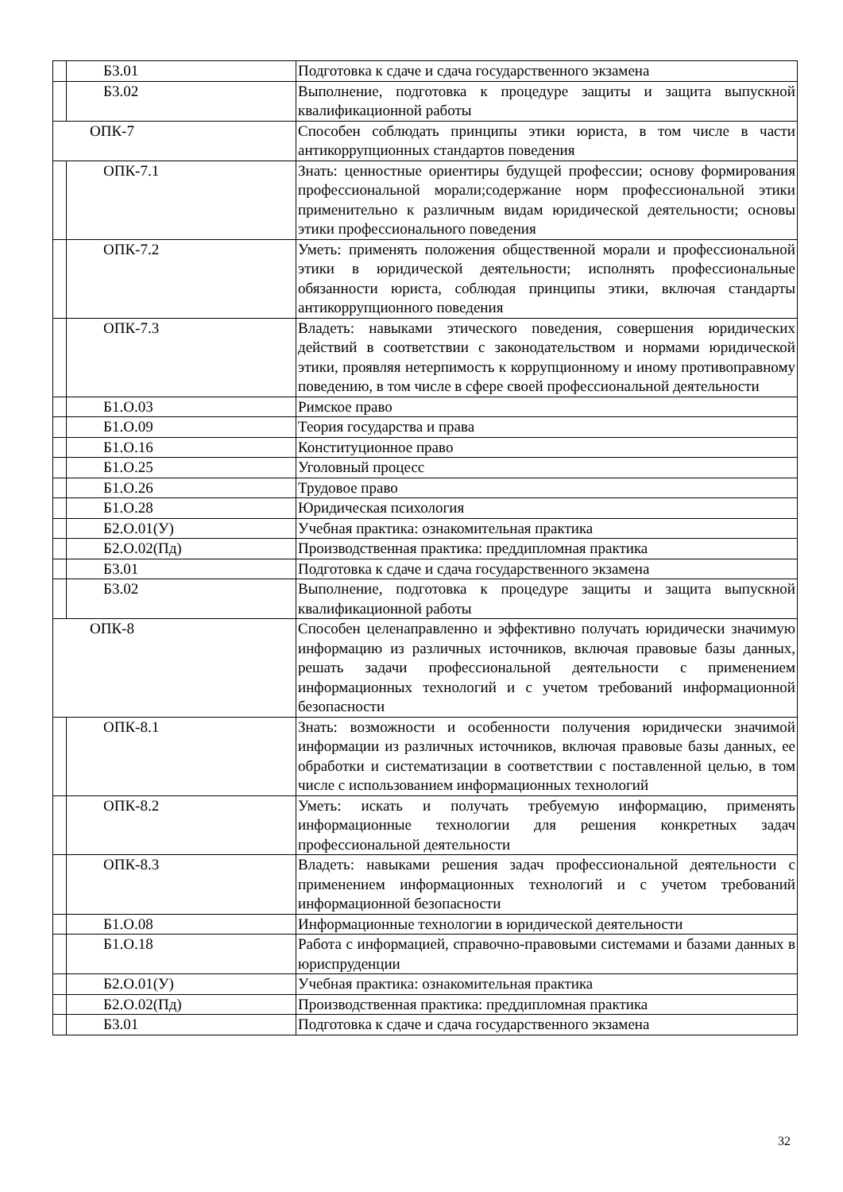| | Б3.01 | Подготовка к сдаче и сдача государственного экзамена |
| | Б3.02 | Выполнение, подготовка к процедуре защиты и защита выпускной квалификационной работы |
| ОПК-7 | | Способен соблюдать принципы этики юриста, в том числе в части антикоррупционных стандартов поведения |
| | ОПК-7.1 | Знать: ценностные ориентиры будущей профессии; основу формирования профессиональной морали;содержание норм профессиональной этики применительно к различным видам юридической деятельности; основы этики профессионального поведения |
| | ОПК-7.2 | Уметь: применять положения общественной морали и профессиональной этики в юридической деятельности; исполнять профессиональные обязанности юриста, соблюдая принципы этики, включая стандарты антикоррупционного поведения |
| | ОПК-7.3 | Владеть: навыками этического поведения, совершения юридических действий в соответствии с законодательством и нормами юридической этики, проявляя нетерпимость к коррупционному и иному противоправному поведению, в том числе в сфере своей профессиональной деятельности |
| | Б1.О.03 | Римское право |
| | Б1.О.09 | Теория государства и права |
| | Б1.О.16 | Конституционное право |
| | Б1.О.25 | Уголовный процесс |
| | Б1.О.26 | Трудовое право |
| | Б1.О.28 | Юридическая психология |
| | Б2.О.01(У) | Учебная практика: ознакомительная практика |
| | Б2.О.02(Пд) | Производственная практика: преддипломная практика |
| | Б3.01 | Подготовка к сдаче и сдача государственного экзамена |
| | Б3.02 | Выполнение, подготовка к процедуре защиты и защита выпускной квалификационной работы |
| ОПК-8 | | Способен целенаправленно и эффективно получать юридически значимую информацию из различных источников, включая правовые базы данных, решать задачи профессиональной деятельности с применением информационных технологий и с учетом требований информационной безопасности |
| | ОПК-8.1 | Знать: возможности и особенности получения юридически значимой информации из различных источников, включая правовые базы данных, ее обработки и систематизации в соответствии с поставленной целью, в том числе с использованием информационных технологий |
| | ОПК-8.2 | Уметь: искать и получать требуемую информацию, применять информационные технологии для решения конкретных задач профессиональной деятельности |
| | ОПК-8.3 | Владеть: навыками решения задач профессиональной деятельности с применением информационных технологий и с учетом требований информационной безопасности |
| | Б1.О.08 | Информационные технологии в юридической деятельности |
| | Б1.О.18 | Работа с информацией, справочно-правовыми системами и базами данных в юриспруденции |
| | Б2.О.01(У) | Учебная практика: ознакомительная практика |
| | Б2.О.02(Пд) | Производственная практика: преддипломная практика |
| | Б3.01 | Подготовка к сдаче и сдача государственного экзамена |
32